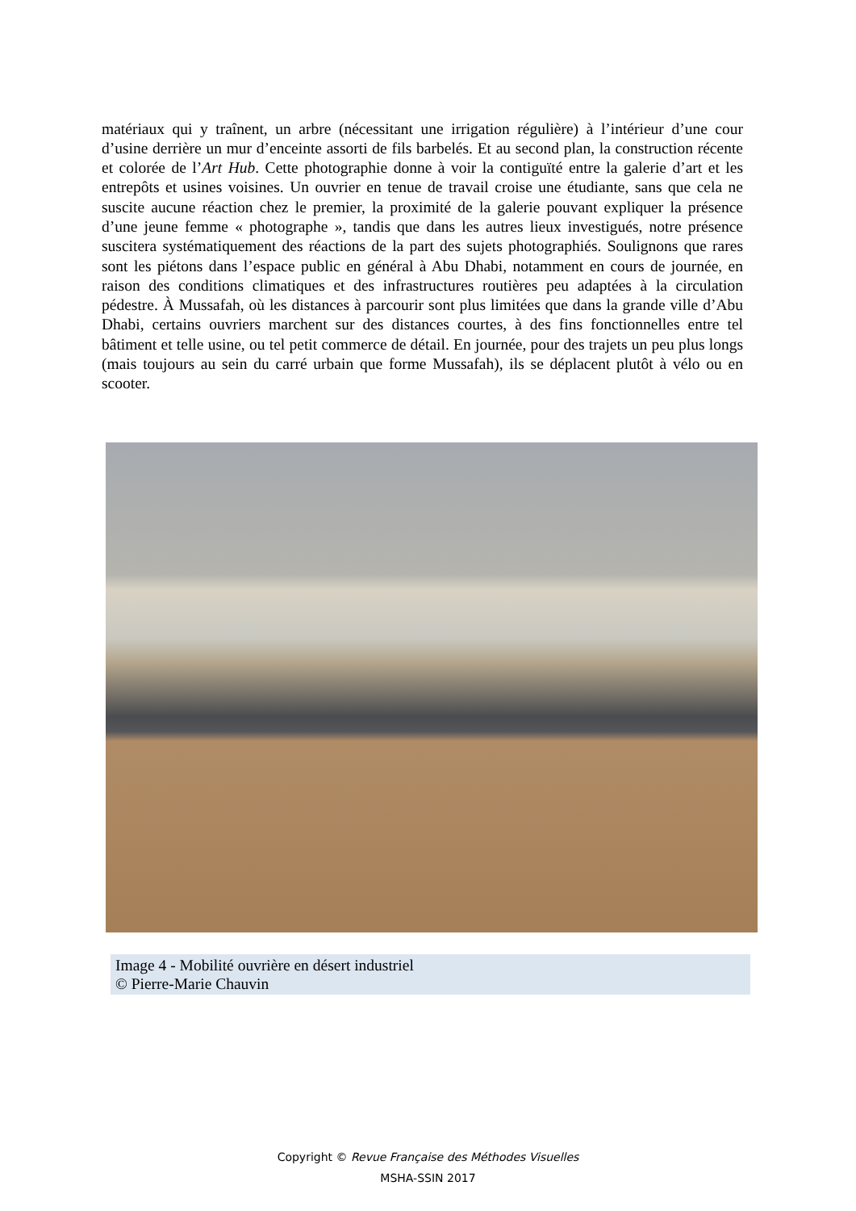matériaux qui y traînent, un arbre (nécessitant une irrigation régulière) à l’intérieur d’une cour d’usine derrière un mur d’enceinte assorti de fils barbelés. Et au second plan, la construction récente et colorée de l’Art Hub. Cette photographie donne à voir la contiguïté entre la galerie d’art et les entrepôts et usines voisines. Un ouvrier en tenue de travail croise une étudiante, sans que cela ne suscite aucune réaction chez le premier, la proximité de la galerie pouvant expliquer la présence d’une jeune femme « photographe », tandis que dans les autres lieux investigués, notre présence suscitera systématiquement des réactions de la part des sujets photographiés. Soulignons que rares sont les piétons dans l’espace public en général à Abu Dhabi, notamment en cours de journée, en raison des conditions climatiques et des infrastructures routières peu adaptées à la circulation pédestre. À Mussafah, où les distances à parcourir sont plus limitées que dans la grande ville d’Abu Dhabi, certains ouvriers marchent sur des distances courtes, à des fins fonctionnelles entre tel bâtiment et telle usine, ou tel petit commerce de détail. En journée, pour des trajets un peu plus longs (mais toujours au sein du carré urbain que forme Mussafah), ils se déplacent plutôt à vélo ou en scooter.
Image 4 - Mobilité ouvrière en désert industriel
© Pierre-Marie Chauvin
Copyright © Revue Française des Méthodes Visuelles
MSHA-SSIN 2017